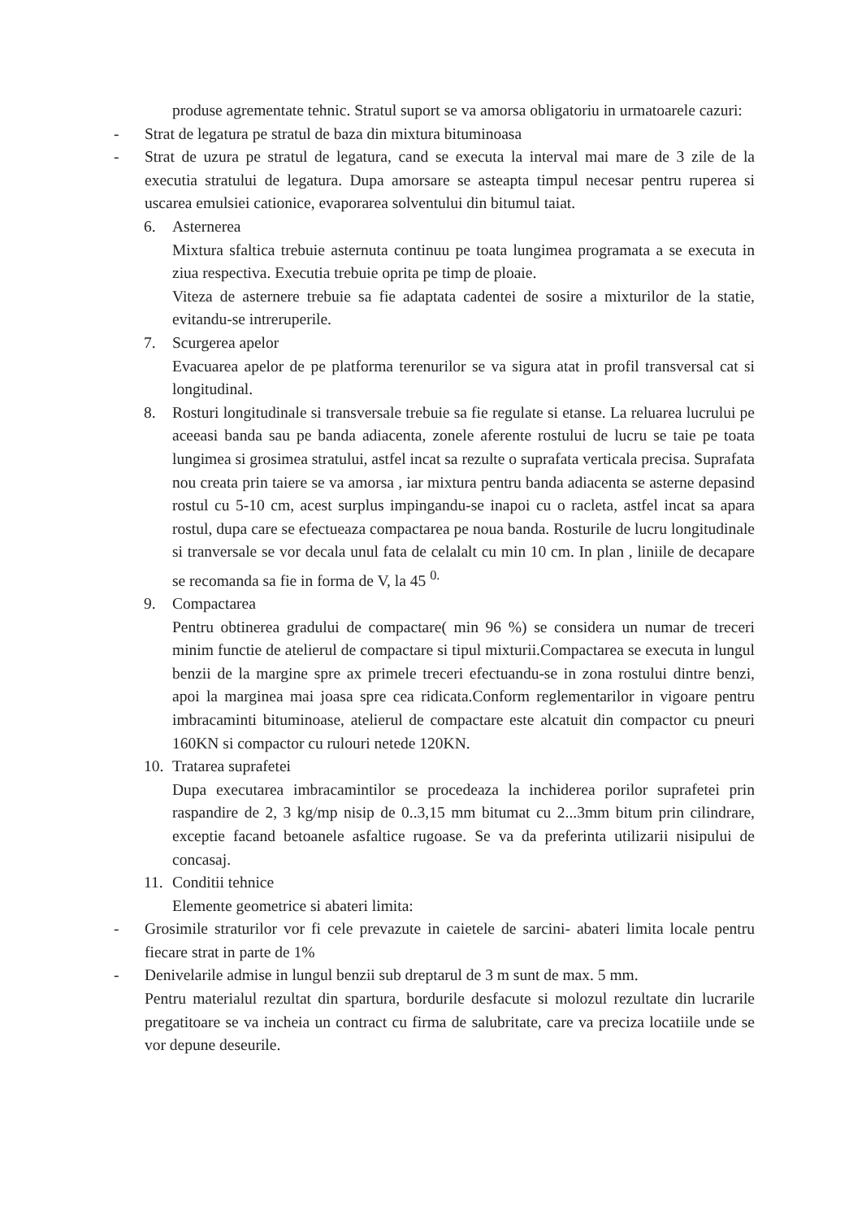produse agrementate tehnic. Stratul suport se va amorsa obligatoriu in urmatoarele cazuri:
- Strat de legatura pe stratul de baza din mixtura bituminoasa
- Strat de uzura pe stratul de legatura, cand se executa la interval mai mare de 3 zile de la executia stratului de legatura. Dupa amorsare se asteapta timpul necesar pentru ruperea si uscarea emulsiei cationice, evaporarea solventului din bitumul taiat.
6. Asternerea
Mixtura sfaltica trebuie asternuta continuu pe toata lungimea programata a se executa in ziua respectiva. Executia trebuie oprita pe timp de ploaie.
Viteza de asternere trebuie sa fie adaptata cadentei de sosire a mixturilor de la statie, evitandu-se intreruperile.
7. Scurgerea apelor
Evacuarea apelor de pe platforma terenurilor se va sigura atat in profil transversal cat si longitudinal.
8. Rosturi longitudinale si transversale trebuie sa fie regulate si etanse. La reluarea lucrului pe aceeasi banda sau pe banda adiacenta, zonele aferente rostului de lucru se taie pe toata lungimea si grosimea stratului, astfel incat sa rezulte o suprafata verticala precisa. Suprafata nou creata prin taiere se va amorsa , iar mixtura pentru banda adiacenta se asterne depasind rostul cu 5-10 cm, acest surplus impingandu-se inapoi cu o racleta, astfel incat sa apara rostul, dupa care se efectueaza compactarea pe noua banda. Rosturile de lucru longitudinale si tranversale se vor decala unul fata de celalalt cu min 10 cm. In plan , liniile de decapare se recomanda sa fie in forma de V, la 45 <sup>0.</sup>
9. Compactarea
Pentru obtinerea gradului de compactare( min 96 %) se considera un numar de treceri minim functie de atelierul de compactare si tipul mixturii.Compactarea se executa in lungul benzii de la margine spre ax primele treceri efectuandu-se in zona rostului dintre benzi, apoi la marginea mai joasa spre cea ridicata.Conform reglementarilor in vigoare pentru imbracaminti bituminoase, atelierul de compactare este alcatuit din compactor cu pneuri 160KN si compactor cu rulouri netede 120KN.
10.
Tratarea suprafetei
Dupa executarea imbracamintilor se procedeaza la inchiderea porilor suprafetei prin raspandire de 2, 3 kg/mp nisip de 0..3,15 mm bitumat cu 2...3mm bitum prin cilindrare, exceptie facand betoanele asfaltice rugoase. Se va da preferinta utilizarii nisipului de concasaj.
11.
Conditii tehnice
Elemente geometrice si abateri limita:
- Grosimile straturilor vor fi cele prevazute in caietele de sarcini- abateri limita locale pentru fiecare strat in parte de 1%
- Denivelarile admise in lungul benzii sub dreptarul de 3 m sunt de max. 5 mm.
Pentru materialul rezultat din spartura, bordurile desfacute si molozul rezultate din lucrarile pregatitoare se va incheia un contract cu firma de salubritate, care va preciza locatiile unde se vor depune deseurile.